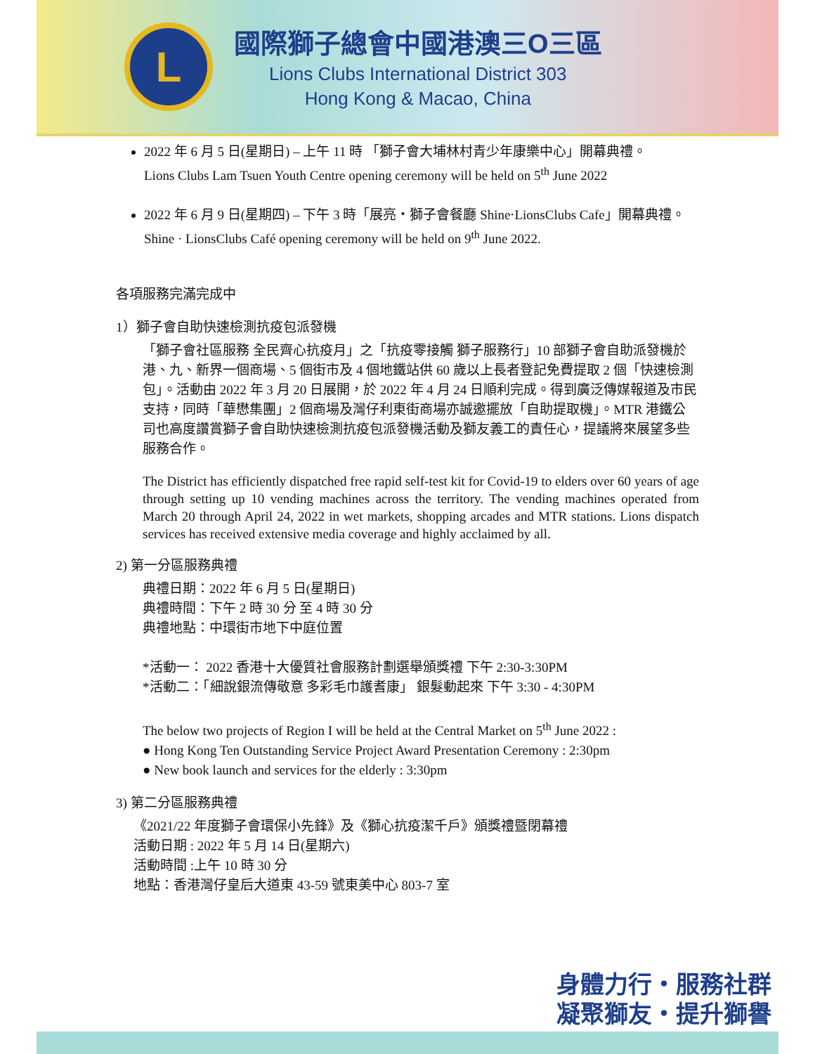L
國際獅子總會中國港澳三O三區
Lions Clubs International District 303
Hong Kong & Macao, China
2022 年 6 月 5 日(星期日) – 上午 11 時 「獅子會大埔林村青少年康樂中心」開幕典禮。
Lions Clubs Lam Tsuen Youth Centre opening ceremony will be held on 5<sup>th</sup> June 2022
2022 年 6 月 9 日(星期四) – 下午 3 時「展亮・獅子會餐廳 Shine‧LionsClubs Cafe」開幕典禮。
Shine · LionsClubs Café opening ceremony will be held on 9<sup>th</sup> June 2022.
各項服務完滿完成中
1）獅子會自助快速檢測抗疫包派發機
「獅子會社區服務 全民齊心抗疫月」之「抗疫零接觸 獅子服務行」10 部獅子會自助派發機於港、九、新界一個商場、5 個街市及 4 個地鐵站供 60 歲以上長者登記免費提取 2 個「快速檢測包」。活動由 2022 年 3 月 20 日展開，於 2022 年 4 月 24 日順利完成。得到廣泛傳媒報道及市民支持，同時「華懋集團」2 個商場及灣仔利東街商場亦誠邀擺放「自助提取機」。MTR 港鐵公司也高度讚賞獅子會自助快速檢測抗疫包派發機活動及獅友義工的責任心，提議將來展望多些服務合作。
The District has efficiently dispatched free rapid self-test kit for Covid-19 to elders over 60 years of age through setting up 10 vending machines across the territory. The vending machines operated from March 20 through April 24, 2022 in wet markets, shopping arcades and MTR stations. Lions dispatch services has received extensive media coverage and highly acclaimed by all.
2) 第一分區服務典禮
典禮日期：2022 年 6 月 5 日(星期日)
典禮時間：下午 2 時 30 分 至 4 時 30 分
典禮地點：中環街市地下中庭位置
*活動一： 2022 香港十大優質社會服務計劃選舉頒獎禮 下午 2:30-3:30PM
*活動二：「細說銀流傳敬意 多彩毛巾護耆康」 銀髮動起來 下午 3:30 - 4:30PM
The below two projects of Region I will be held at the Central Market on 5<sup>th</sup> June 2022 :
● Hong Kong Ten Outstanding Service Project Award Presentation Ceremony : 2:30pm
● New book launch and services for the elderly : 3:30pm
3) 第二分區服務典禮
《2021/22 年度獅子會環保小先鋒》及《獅心抗疫潔千戶》頒獎禮暨閉幕禮
活動日期 : 2022 年 5 月 14 日(星期六)
活動時間 :上午 10 時 30 分
地點：香港灣仔皇后大道東 43-59 號東美中心 803-7 室
身體力行・服務社群
凝聚獅友・提升獅譽